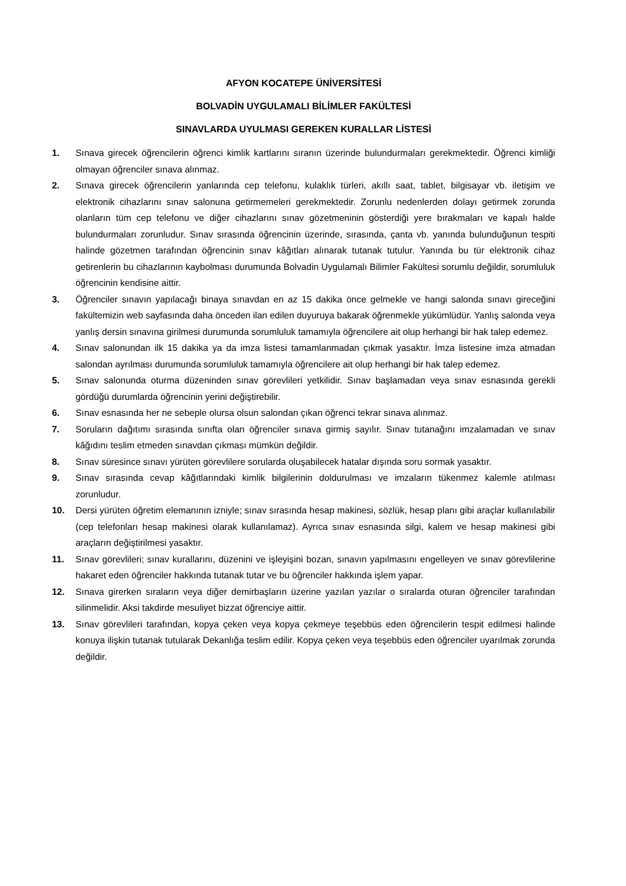AFYON KOCATEPE ÜNİVERSİTESİ
BOLVADİN UYGULAMALI BİLİMLER FAKÜLTESİ
SINAVLARDA UYULMASI GEREKEN KURALLAR LİSTESİ
1. Sınava girecek öğrencilerin öğrenci kimlik kartlarını sıranın üzerinde bulundurmaları gerekmektedir. Öğrenci kimliği olmayan öğrenciler sınava alınmaz.
2. Sınava girecek öğrencilerin yanlarında cep telefonu, kulaklık türleri, akıllı saat, tablet, bilgisayar vb. iletişim ve elektronik cihazlarını sınav salonuna getirmemeleri gerekmektedir. Zorunlu nedenlerden dolayı getirmek zorunda olanların tüm cep telefonu ve diğer cihazlarını sınav gözetmeninin gösterdiği yere bırakmaları ve kapalı halde bulundurmaları zorunludur. Sınav sırasında öğrencinin üzerinde, sırasında, çanta vb. yanında bulunduğunun tespiti halinde gözetmen tarafından öğrencinin sınav kâğıtları alınarak tutanak tutulur. Yanında bu tür elektronik cihaz getirenlerin bu cihazlarının kaybolması durumunda Bolvadin Uygulamalı Bilimler Fakültesi sorumlu değildir, sorumluluk öğrencinin kendisine aittir.
3. Öğrenciler sınavın yapılacağı binaya sınavdan en az 15 dakika önce gelmekle ve hangi salonda sınavı gireceğini fakültemizin web sayfasında daha önceden ilan edilen duyuruya bakarak öğrenmekle yükümlüdür. Yanlış salonda veya yanlış dersin sınavına girilmesi durumunda sorumluluk tamamıyla öğrencilere ait olup herhangi bir hak talep edemez.
4. Sınav salonundan ilk 15 dakika ya da imza listesi tamamlanmadan çıkmak yasaktır. İmza listesine imza atmadan salondan ayrılması durumunda sorumluluk tamamıyla öğrencilere ait olup herhangi bir hak talep edemez.
5. Sınav salonunda oturma düzeninden sınav görevlileri yetkilidir. Sınav başlamadan veya sınav esnasında gerekli gördüğü durumlarda öğrencinin yerini değiştirebilir.
6. Sınav esnasında her ne sebeple olursa olsun salondan çıkan öğrenci tekrar sınava alınmaz.
7. Soruların dağıtımı sırasında sınıfta olan öğrenciler sınava girmiş sayılır. Sınav tutanağını imzalamadan ve sınav kâğıdını teslim etmeden sınavdan çıkması mümkün değildir.
8. Sınav süresince sınavı yürüten görevlilere sorularda oluşabilecek hatalar dışında soru sormak yasaktır.
9. Sınav sırasında cevap kâğıtlarındaki kimlik bilgilerinin doldurulması ve imzaların tükenmez kalemle atılması zorunludur.
10. Dersi yürüten öğretim elemanının izniyle; sınav sırasında hesap makinesi, sözlük, hesap planı gibi araçlar kullanılabilir (cep telefonları hesap makinesi olarak kullanılamaz). Ayrıca sınav esnasında silgi, kalem ve hesap makinesi gibi araçların değiştirilmesi yasaktır.
11. Sınav görevlileri; sınav kurallarını, düzenini ve işleyişini bozan, sınavın yapılmasını engelleyen ve sınav görevlilerine hakaret eden öğrenciler hakkında tutanak tutar ve bu öğrenciler hakkında işlem yapar.
12. Sınava girerken sıraların veya diğer demirbaşların üzerine yazılan yazılar o sıralarda oturan öğrenciler tarafından silinmelidir. Aksi takdirde mesuliyet bizzat öğrenciye aittir.
13. Sınav görevlileri tarafından, kopya çeken veya kopya çekmeye teşebbüs eden öğrencilerin tespit edilmesi halinde konuya ilişkin tutanak tutularak Dekanlığa teslim edilir. Kopya çeken veya teşebbüs eden öğrenciler uyarılmak zorunda değildir.